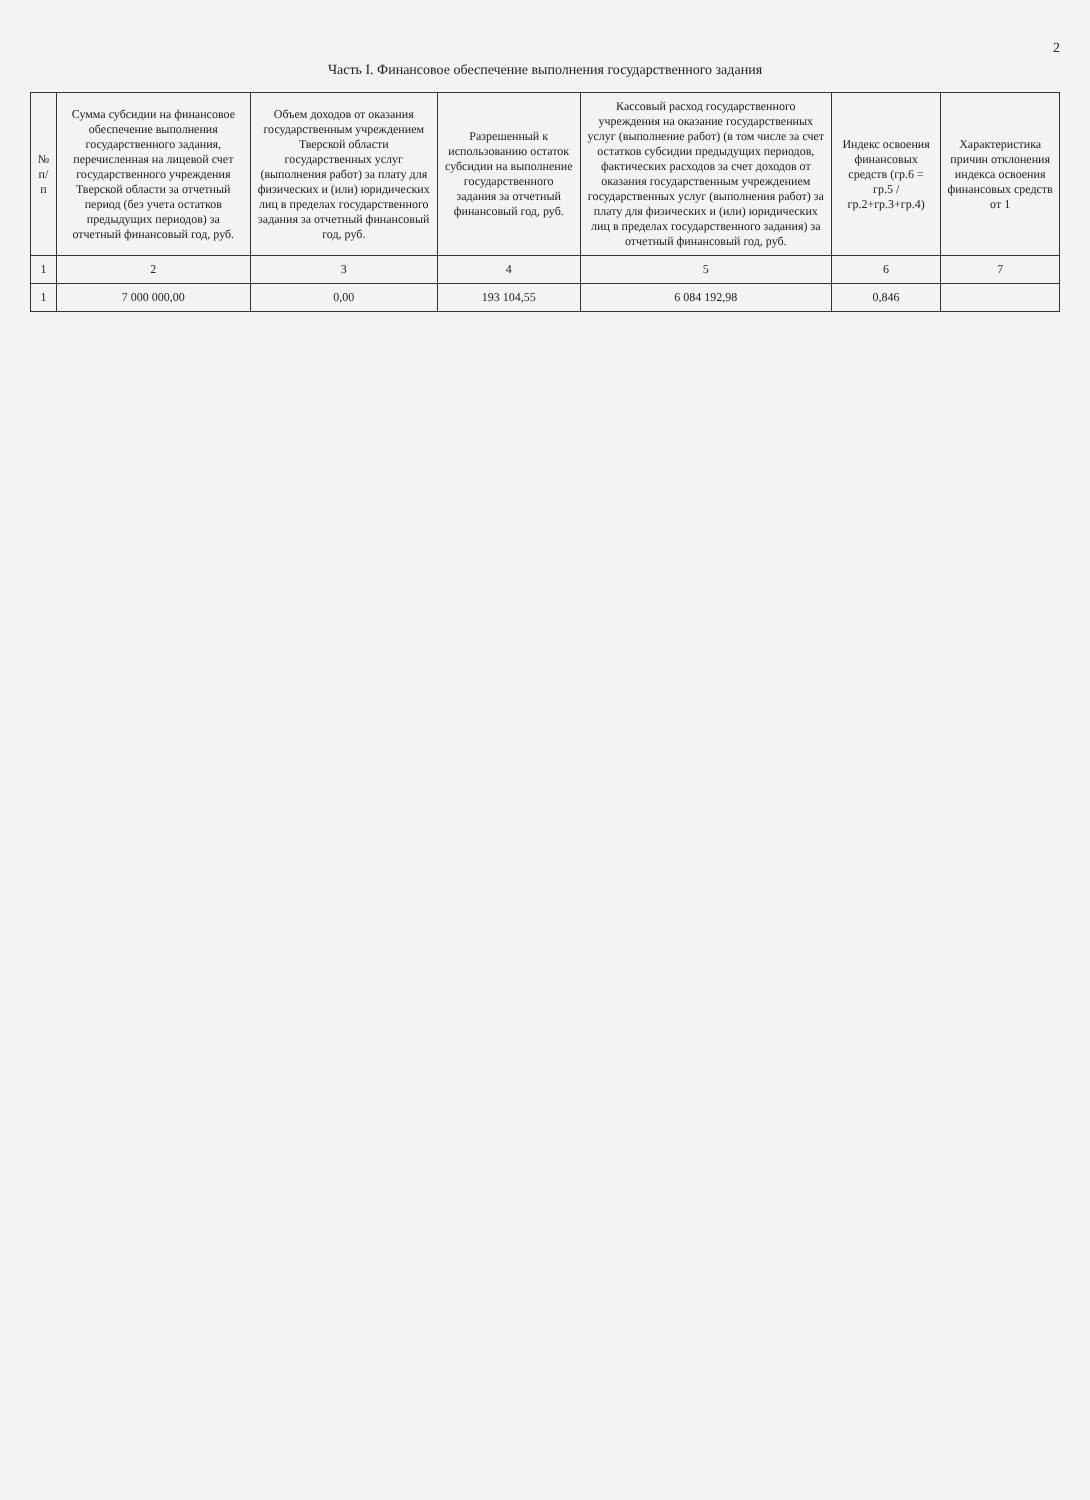2
Часть I. Финансовое обеспечение выполнения государственного задания
| № п/п | Сумма субсидии на финансовое обеспечение выполнения государственного задания, перечисленная на лицевой счет государственного учреждения Тверской области за отчетный период (без учета остатков предыдущих периодов) за отчетный финансовый год, руб. | Объем доходов от оказания государственным учреждением Тверской области государственных услуг (выполнения работ) за плату для физических и (или) юридических лиц в пределах государственного задания за отчетный финансовый год, руб. | Разрешенный к использованию остаток субсидии на выполнение государственного задания за отчетный финансовый год, руб. | Кассовый расход государственного учреждения на оказание государственных услуг (выполнение работ) (в том числе за счет остатков субсидии предыдущих периодов, фактических расходов за счет доходов от оказания государственным учреждением государственных услуг (выполнения работ) за плату для физических и (или) юридических лиц в пределах государственного задания) за отчетный финансовый год, руб. | Индекс освоения финансовых средств (гр.6 = гр.5 / гр.2+гр.3+гр.4) | Характеристика причин отклонения индекса освоения финансовых средств от 1 |
| --- | --- | --- | --- | --- | --- | --- |
| 1 | 2 | 3 | 4 | 5 | 6 | 7 |
| 1 | 7 000 000,00 | 0,00 | 193 104,55 | 6 084 192,98 | 0,846 | |